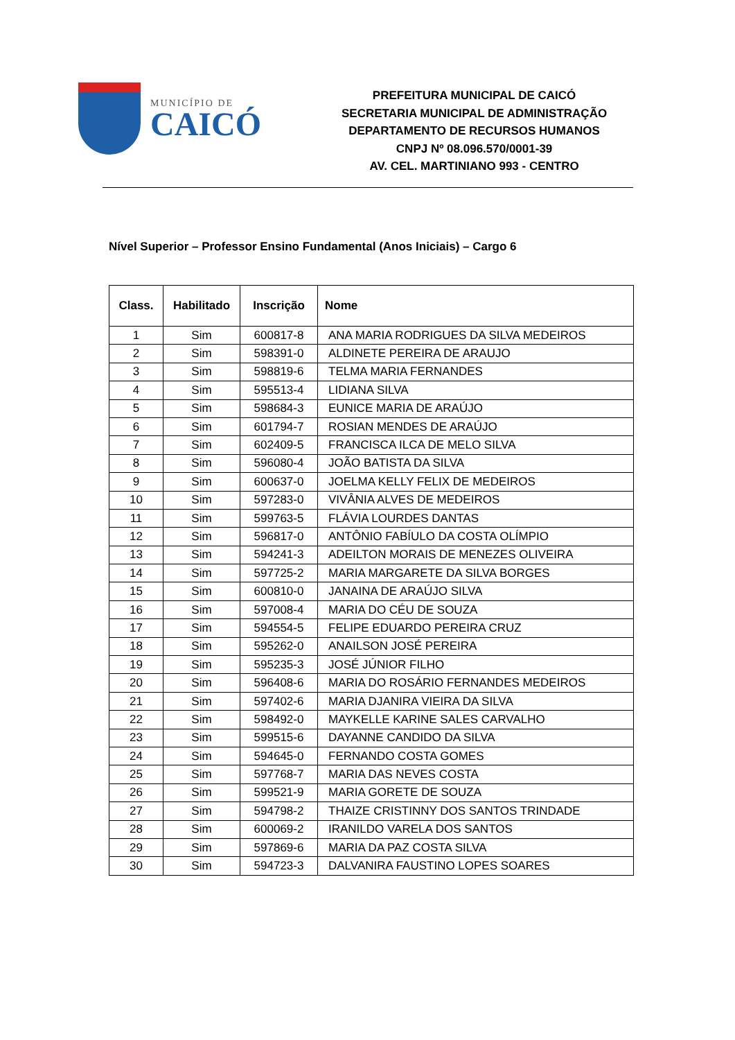MUNICÍPIO DE
CAICÓ
PREFEITURA MUNICIPAL DE CAICÓ
SECRETARIA MUNICIPAL DE ADMINISTRAÇÃO
DEPARTAMENTO DE RECURSOS HUMANOS
CNPJ Nº 08.096.570/0001-39
AV. CEL. MARTINIANO 993 - CENTRO
Nível Superior – Professor Ensino Fundamental (Anos Iniciais) – Cargo 6
| Class. | Habilitado | Inscrição | Nome |
| --- | --- | --- | --- |
| 1 | Sim | 600817-8 | ANA MARIA RODRIGUES DA SILVA MEDEIROS |
| 2 | Sim | 598391-0 | ALDINETE PEREIRA DE ARAUJO |
| 3 | Sim | 598819-6 | TELMA MARIA FERNANDES |
| 4 | Sim | 595513-4 | LIDIANA SILVA |
| 5 | Sim | 598684-3 | EUNICE MARIA DE ARAÚJO |
| 6 | Sim | 601794-7 | ROSIAN MENDES DE ARAÚJO |
| 7 | Sim | 602409-5 | FRANCISCA ILCA DE MELO SILVA |
| 8 | Sim | 596080-4 | JOÃO BATISTA DA SILVA |
| 9 | Sim | 600637-0 | JOELMA KELLY FELIX DE MEDEIROS |
| 10 | Sim | 597283-0 | VIVÂNIA ALVES DE MEDEIROS |
| 11 | Sim | 599763-5 | FLÁVIA LOURDES DANTAS |
| 12 | Sim | 596817-0 | ANTÔNIO FABÍULO DA COSTA OLÍMPIO |
| 13 | Sim | 594241-3 | ADEILTON MORAIS DE MENEZES OLIVEIRA |
| 14 | Sim | 597725-2 | MARIA MARGARETE DA SILVA BORGES |
| 15 | Sim | 600810-0 | JANAINA DE ARAÚJO SILVA |
| 16 | Sim | 597008-4 | MARIA DO CÉU DE SOUZA |
| 17 | Sim | 594554-5 | FELIPE EDUARDO PEREIRA CRUZ |
| 18 | Sim | 595262-0 | ANAILSON JOSÉ PEREIRA |
| 19 | Sim | 595235-3 | JOSÉ JÚNIOR FILHO |
| 20 | Sim | 596408-6 | MARIA DO ROSÁRIO FERNANDES MEDEIROS |
| 21 | Sim | 597402-6 | MARIA DJANIRA VIEIRA DA SILVA |
| 22 | Sim | 598492-0 | MAYKELLE KARINE SALES CARVALHO |
| 23 | Sim | 599515-6 | DAYANNE CANDIDO DA SILVA |
| 24 | Sim | 594645-0 | FERNANDO COSTA GOMES |
| 25 | Sim | 597768-7 | MARIA DAS NEVES COSTA |
| 26 | Sim | 599521-9 | MARIA GORETE DE SOUZA |
| 27 | Sim | 594798-2 | THAIZE CRISTINNY DOS SANTOS TRINDADE |
| 28 | Sim | 600069-2 | IRANILDO VARELA DOS SANTOS |
| 29 | Sim | 597869-6 | MARIA DA PAZ COSTA SILVA |
| 30 | Sim | 594723-3 | DALVANIRA FAUSTINO LOPES SOARES |